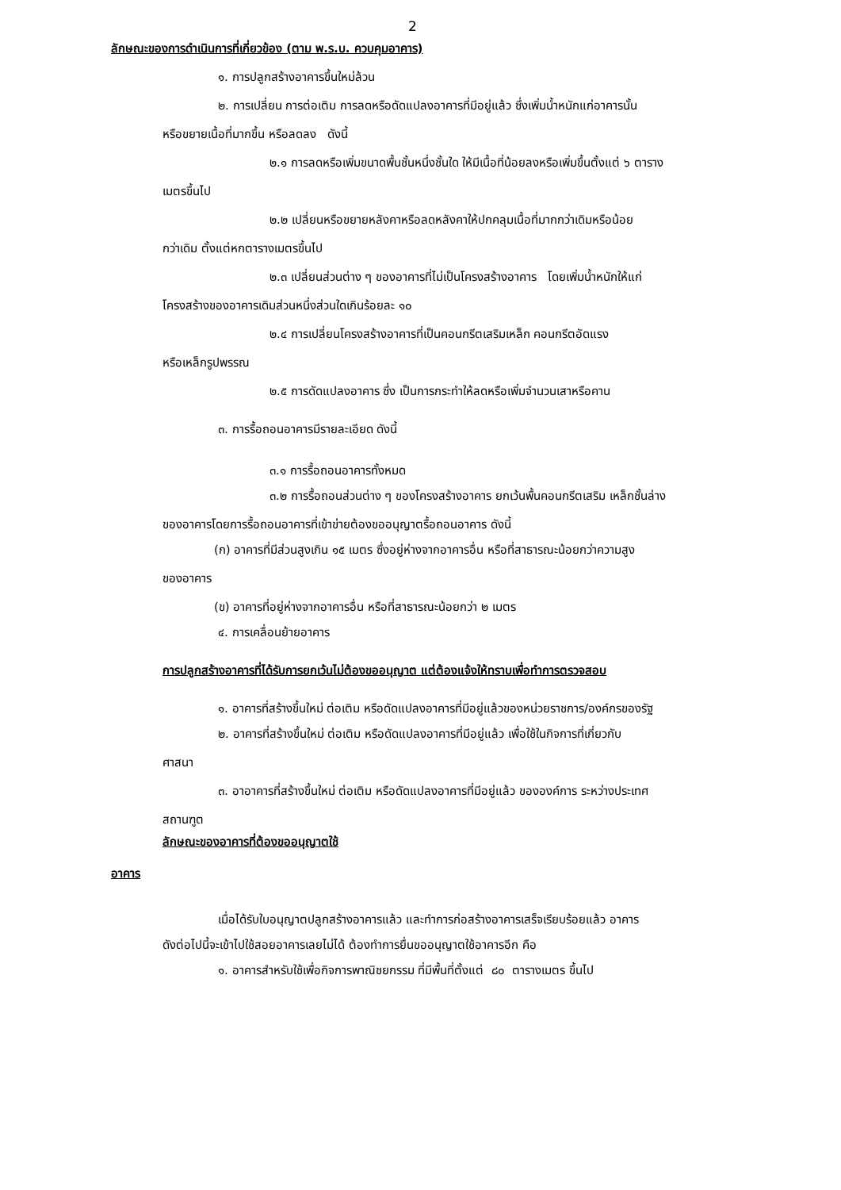2
ลักษณะของการดำเนินการที่เกี่ยวข้อง (ตาม พ.ร.บ. ควบคุมอาคาร)
๑. การปลูกสร้างอาคารขึ้นใหม่ล้วน
๒. การเปลี่ยน การต่อเติม การลดหรือดัดแปลงอาคารที่มีอยู่แล้ว ซึ่งเพิ่มน้ำหนักแก่อาคารนั้น
หรือขยายเนื้อที่มากขึ้น หรือลดลง ดังนี้
๒.๑ การลดหรือเพิ่มขนาดพื้นชั้นหนึ่งชั้นใด ให้มีเนื้อที่น้อยลงหรือเพิ่มขึ้นตั้งแต่ ๖ ตาราง
เมตรขึ้นไป
๒.๒ เปลี่ยนหรือขยายหลังคาหรือลดหลังคาให้ปกคลุมเนื้อที่มากกว่าเดิมหรือน้อย
กว่าเดิม ตั้งแต่หกตารางเมตรขึ้นไป
๒.๓ เปลี่ยนส่วนต่าง ๆ ของอาคารที่ไม่เป็นโครงสร้างอาคาร โดยเพิ่มน้ำหนักให้แก่
โครงสร้างของอาคารเดิมส่วนหนึ่งส่วนใดเกินร้อยละ ๑๐
๒.๔ การเปลี่ยนโครงสร้างอาคารที่เป็นคอนกรีตเสริมเหล็ก คอนกรีตอัดแรง
หรือเหล็กรูปพรรณ
๒.๕ การดัดแปลงอาคาร ซึ่ง เป็นการกระทำให้ลดหรือเพิ่มจำนวนเสาหรือคาน
๓. การรื้อถอนอาคารมีรายละเอียด ดังนี้
๓.๑ การรื้อถอนอาคารทั้งหมด
๓.๒ การรื้อถอนส่วนต่าง ๆ ของโครงสร้างอาคาร ยกเว้นพื้นคอนกรีตเสริม เหล็กชั้นล่าง
ของอาคารโดยการรื้อถอนอาคารที่เข้าข่ายต้องขออนุญาตรื้อถอนอาคาร ดังนี้
(ก) อาคารที่มีส่วนสูงเกิน ๑๕ เมตร ซึ่งอยู่ห่างจากอาคารอื่น หรือที่สาธารณะน้อยกว่าความสูง
ของอาคาร
(ข) อาคารที่อยู่ห่างจากอาคารอื่น หรือที่สาธารณะน้อยกว่า ๒ เมตร
๔. การเคลื่อนย้ายอาคาร
การปลูกสร้างอาคารที่ได้รับการยกเว้นไม่ต้องขออนุญาต แต่ต้องแจ้งให้ทราบเพื่อทำการตรวจสอบ
๑. อาคารที่สร้างขึ้นใหม่ ต่อเติม หรือดัดแปลงอาคารที่มีอยู่แล้วของหน่วยราชการ/องค์กรของรัฐ
๒. อาคารที่สร้างขึ้นใหม่ ต่อเติม หรือดัดแปลงอาคารที่มีอยู่แล้ว เพื่อใช้ในกิจการที่เกี่ยวกับ
ศาสนา
๓. อาอาคารที่สร้างขึ้นใหม่ ต่อเติม หรือดัดแปลงอาคารที่มีอยู่แล้ว ขององค์การ ระหว่างประเทศ
สถานฑูต
ลักษณะของอาคารที่ต้องขออนุญาตใช้
อาคาร
เมื่อได้รับใบอนุญาตปลูกสร้างอาคารแล้ว และทำการก่อสร้างอาคารเสร็จเรียบร้อยแล้ว อาคาร
ดังต่อไปนี้จะเข้าไปใช้สอยอาคารเลยไม่ได้ ต้องทำการยื่นขออนุญาตใช้อาคารอีก คือ
๑. อาคารสำหรับใช้เพื่อกิจการพาณิชยกรรม ที่มีพื้นที่ตั้งแต่ ๘๐ ตารางเมตร ขึ้นไป